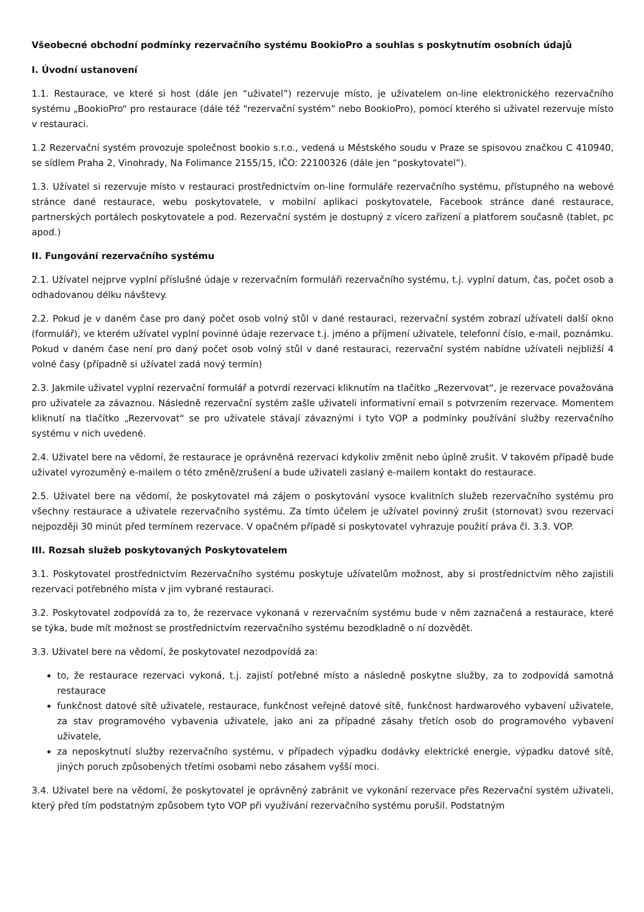Všeobecné obchodní podmínky rezervačního systému BookioPro a souhlas s poskytnutím osobních údajů
I. Úvodní ustanovení
1.1. Restaurace, ve které si host (dále jen “uživatel”) rezervuje místo, je uživatelem on-line elektronického rezervačního systému „BookioPro“ pro restaurace (dále též “rezervační systém” nebo BookioPro), pomocí kterého si uživatel rezervuje místo v restauraci.
1.2 Rezervační systém provozuje společnost bookio s.r.o., vedená u Městského soudu v Praze se spisovou značkou C 410940, se sídlem Praha 2, Vinohrady, Na Folimance 2155/15, IČO: 22100326 (dále jen “poskytovatel”).
1.3. Užívatel si rezervuje místo v restauraci prostřednictvím on-line formuláře rezervačního systému, přístupného na webové stránce dané restaurace, webu poskytovatele, v mobilní aplikaci poskytovatele, Facebook stránce dané restaurace, partnerských portálech poskytovatele a pod. Rezervační systém je dostupný z vícero zařízení a platforem současně (tablet, pc apod.)
II. Fungování rezervačního systému
2.1. Užívatel nejprve vyplní příslušné údaje v rezervačním formuláři rezervačního systému, t.j. vyplní datum, čas, počet osob a odhadovanou délku návštevy.
2.2. Pokud je v daném čase pro daný počet osob volný stůl v dané restauraci, rezervační systém zobrazí užívateli další okno (formulář), ve kterém užívatel vyplní povinné údaje rezervace t.j. jméno a příjmení uživatele, telefonní číslo, e-mail, poznámku. Pokud v daném čase není pro daný počet osob volný stůl v dané restauraci, rezervační systém nabídne užívateli nejbližší 4 volné časy (případně si užívatel zadá nový termín)
2.3. Jakmile uživatel vyplní rezervační formulář a potvrdí rezervaci kliknutím na tlačítko „Rezervovat“, je rezervace považována pro uživatele za závaznou. Následně rezervační systém zašle uživateli informativní email s potvrzením rezervace. Momentem kliknutí na tlačítko „Rezervovat“ se pro uživatele stávají závaznými i tyto VOP a podmínky používání služby rezervačního systému v nich uvedené.
2.4. Uživatel bere na vědomí, že restaurace je oprávněná rezervaci kdykoliv změnit nebo úplně zrušit. V takovém případě bude uživatel vyrozuměný e-mailem o této změně/zrušení a bude uživateli zaslaný e-mailem kontakt do restaurace.
2.5. Uživatel bere na vědomí, že poskytovatel má zájem o poskytování vysoce kvalitních služeb rezervačního systému pro všechny restaurace a uživatele rezervačního systému. Za tímto účelem je užívatel povinný zrušit (stornovat) svou rezervaci nejpozději 30 minút před termínem rezervace. V opačném případě si poskytovatel vyhrazuje použití práva čl. 3.3. VOP.
III. Rozsah služeb poskytovaných Poskytovatelem
3.1. Poskytovatel prostřednictvím Rezervačního systému poskytuje užívatelům možnost, aby si prostřednictvím něho zajistili rezervaci potřebného místa v jim vybrané restauraci.
3.2. Poskytovatel zodpovídá za to, že rezervace vykonaná v rezervačním systému bude v něm zaznačená a restaurace, které se týka, bude mít možnost se prostřednictvím rezervačního systému bezodkladně o ní dozvědět.
3.3. Uživatel bere na vědomí, že poskytovatel nezodpovídá za:
to, že restaurace rezervaci vykoná, t.j. zajistí potřebné místo a následně poskytne služby, za to zodpovídá samotná restaurace
funkčnost datové sítě uživatele, restaurace, funkčnost veřejné datové sítě, funkčnost hardwarového vybavení uživatele, za stav programového vybavenia uživatele, jako ani za případné zásahy třetích osob do programového vybavení uživatele,
za neposkytnutí služby rezervačního systému, v případech výpadku dodávky elektrické energie, výpadku datové sítě, jiných poruch způsobených třetími osobami nebo zásahem vyšší moci.
3.4. Uživatel bere na vědomí, že poskytovatel je oprávněný zabránit ve vykonání rezervace přes Rezervační systém uživateli, který před tím podstatným způsobem tyto VOP při využívání rezervačního systému porušil. Podstatným